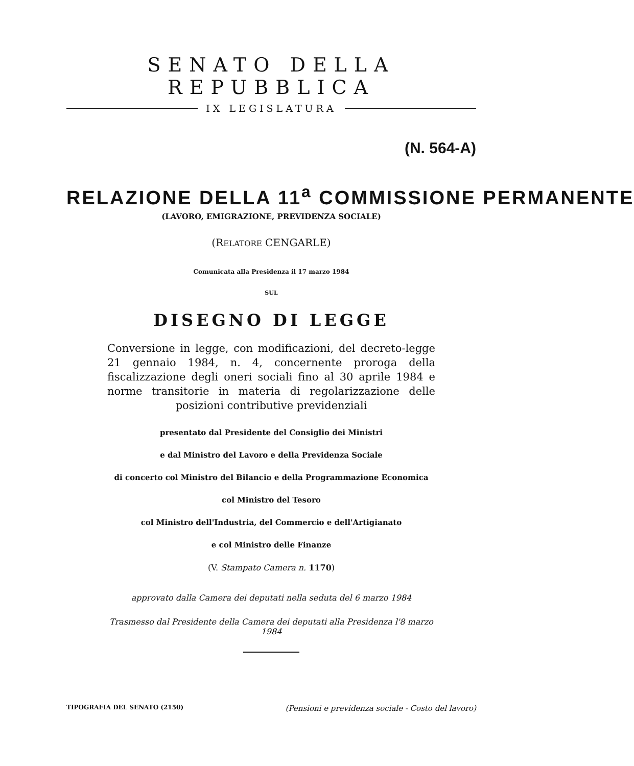SENATO DELLA REPUBBLICA
IX LEGISLATURA
(N. 564-A)
RELAZIONE DELLA 11<sup>a</sup> COMMISSIONE PERMANENTE
(LAVORO, EMIGRAZIONE, PREVIDENZA SOCIALE)
(RELATORE CENGARLE)
Comunicata alla Presidenza il 17 marzo 1984
SUL
DISEGNO DI LEGGE
Conversione in legge, con modificazioni, del decreto-legge 21 gennaio 1984, n. 4, concernente proroga della fiscalizzazione degli oneri sociali fino al 30 aprile 1984 e norme transitorie in materia di regolarizzazione delle posizioni contributive previdenziali
presentato dal Presidente del Consiglio dei Ministri
e dal Ministro del Lavoro e della Previdenza Sociale
di concerto col Ministro del Bilancio e della Programmazione Economica
col Ministro del Tesoro
col Ministro dell'Industria, del Commercio e dell'Artigianato
e col Ministro delle Finanze
(V. Stampato Camera n. 1170)
approvato dalla Camera dei deputati nella seduta del 6 marzo 1984
Trasmesso dal Presidente della Camera dei deputati alla Presidenza l'8 marzo 1984
TIPOGRAFIA DEL SENATO (2150) (Pensioni e previdenza sociale - Costo del lavoro)